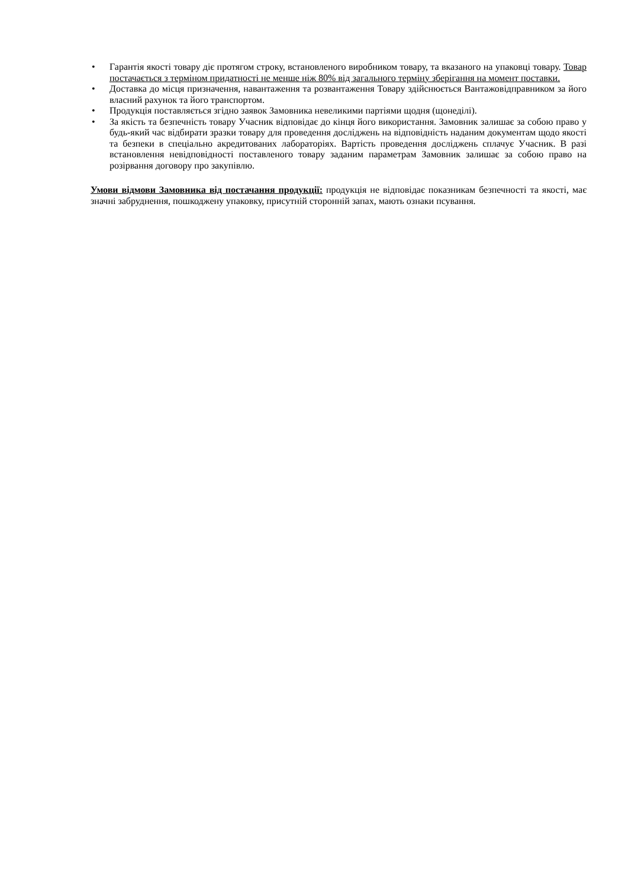• Гарантія якості товару діє протягом строку, встановленого виробником товару, та вказаного на упаковці товару. Товар постачається з терміном придатності не менше ніж 80% від загального терміну зберігання на момент поставки.
• Доставка до місця призначення, навантаження та розвантаження Товару здійснюється Вантажовідправником за його власний рахунок та його транспортом.
• Продукція поставляється згідно заявок Замовника невеликими партіями щодня (щонеділі).
• За якість та безпечність товару Учасник відповідає до кінця його використання. Замовник залишає за собою право у будь-який час відбирати зразки товару для проведення досліджень на відповідність наданим документам щодо якості та безпеки в спеціально акредитованих лабораторіях. Вартість проведення досліджень сплачує Учасник. В разі встановлення невідповідності поставленого товару заданим параметрам Замовник залишає за собою право на розірвання договору про закупівлю.
Умови відмови Замовника від постачання продукції: продукція не відповідає показникам безпечності та якості, має значні забруднення, пошкоджену упаковку, присутній сторонній запах, мають ознаки псування.